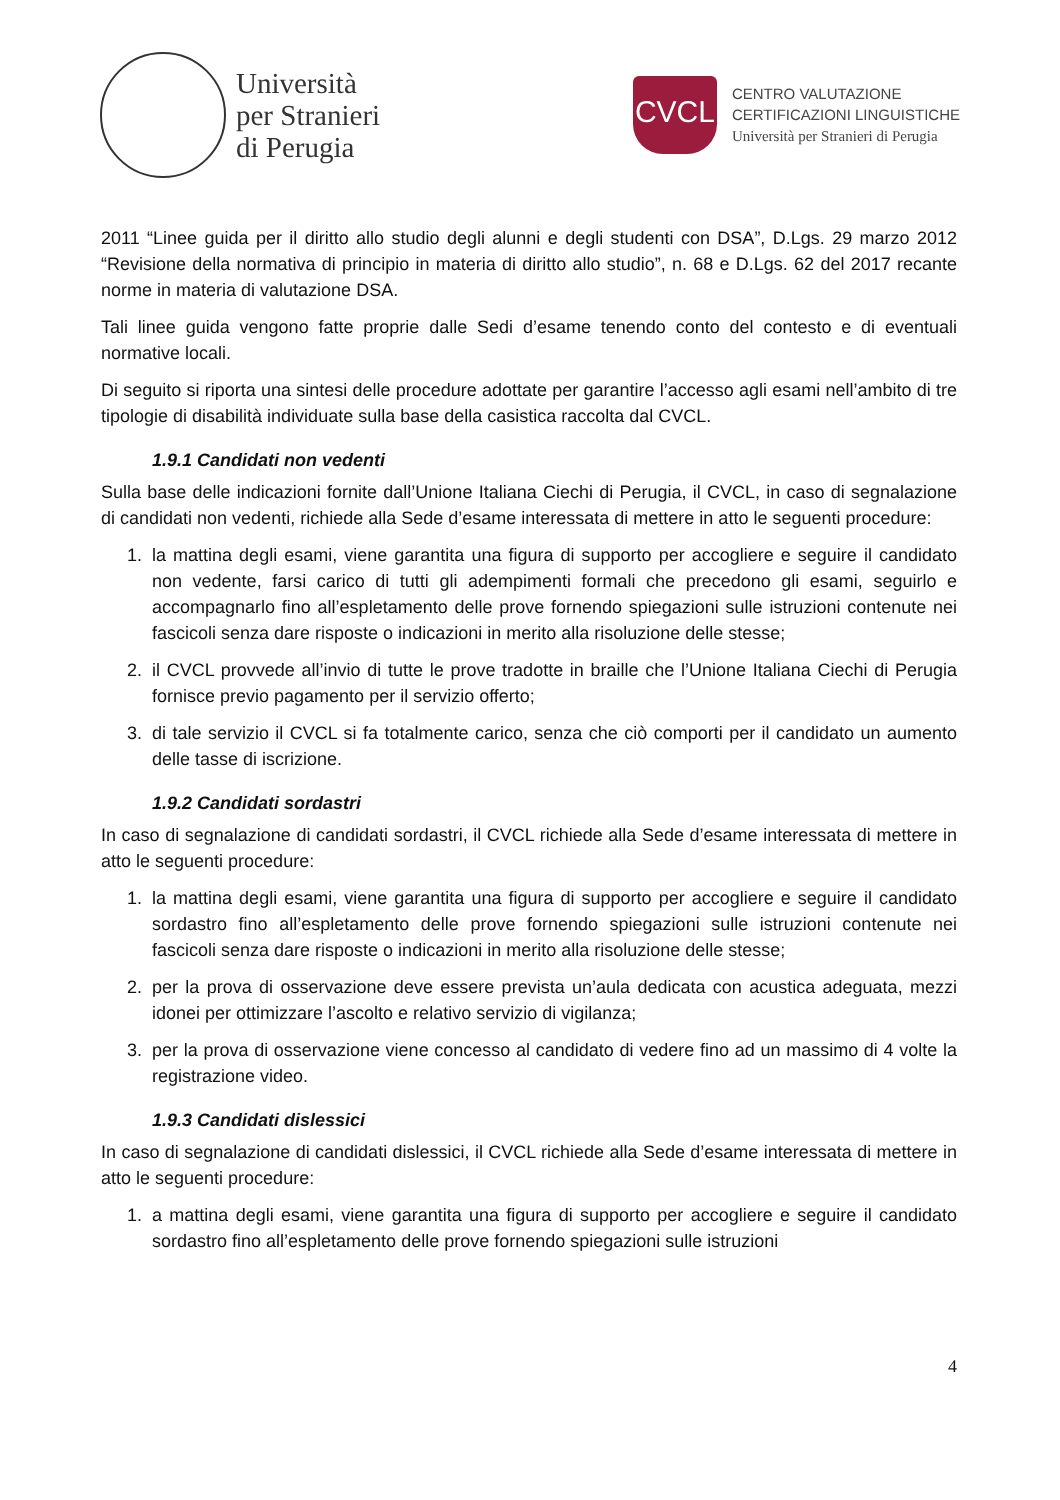Università
per Stranieri
di Perugia
CVCL
CENTRO VALUTAZIONE
CERTIFICAZIONI LINGUISTICHE
Università per Stranieri di Perugia
2011 “Linee guida per il diritto allo studio degli alunni e degli studenti con DSA”, D.Lgs. 29 marzo 2012 “Revisione della normativa di principio in materia di diritto allo studio”, n. 68 e D.Lgs. 62 del 2017 recante norme in materia di valutazione DSA.
Tali linee guida vengono fatte proprie dalle Sedi d’esame tenendo conto del contesto e di eventuali normative locali.
Di seguito si riporta una sintesi delle procedure adottate per garantire l’accesso agli esami nell’ambito di tre tipologie di disabilità individuate sulla base della casistica raccolta dal CVCL.
1.9.1 Candidati non vedenti
Sulla base delle indicazioni fornite dall’Unione Italiana Ciechi di Perugia, il CVCL, in caso di segnalazione di candidati non vedenti, richiede alla Sede d’esame interessata di mettere in atto le seguenti procedure:
1. la mattina degli esami, viene garantita una figura di supporto per accogliere e seguire il candidato non vedente, farsi carico di tutti gli adempimenti formali che precedono gli esami, seguirlo e accompagnarlo fino all’espletamento delle prove fornendo spiegazioni sulle istruzioni contenute nei fascicoli senza dare risposte o indicazioni in merito alla risoluzione delle stesse;
2. il CVCL provvede all’invio di tutte le prove tradotte in braille che l’Unione Italiana Ciechi di Perugia fornisce previo pagamento per il servizio offerto;
3. di tale servizio il CVCL si fa totalmente carico, senza che ciò comporti per il candidato un aumento delle tasse di iscrizione.
1.9.2 Candidati sordastri
In caso di segnalazione di candidati sordastri, il CVCL richiede alla Sede d’esame interessata di mettere in atto le seguenti procedure:
1. la mattina degli esami, viene garantita una figura di supporto per accogliere e seguire il candidato sordastro fino all’espletamento delle prove fornendo spiegazioni sulle istruzioni contenute nei fascicoli senza dare risposte o indicazioni in merito alla risoluzione delle stesse;
2. per la prova di osservazione deve essere prevista un’aula dedicata con acustica adeguata, mezzi idonei per ottimizzare l’ascolto e relativo servizio di vigilanza;
3. per la prova di osservazione viene concesso al candidato di vedere fino ad un massimo di 4 volte la registrazione video.
1.9.3 Candidati dislessici
In caso di segnalazione di candidati dislessici, il CVCL richiede alla Sede d’esame interessata di mettere in atto le seguenti procedure:
1. a mattina degli esami, viene garantita una figura di supporto per accogliere e seguire il candidato sordastro fino all’espletamento delle prove fornendo spiegazioni sulle istruzioni
4